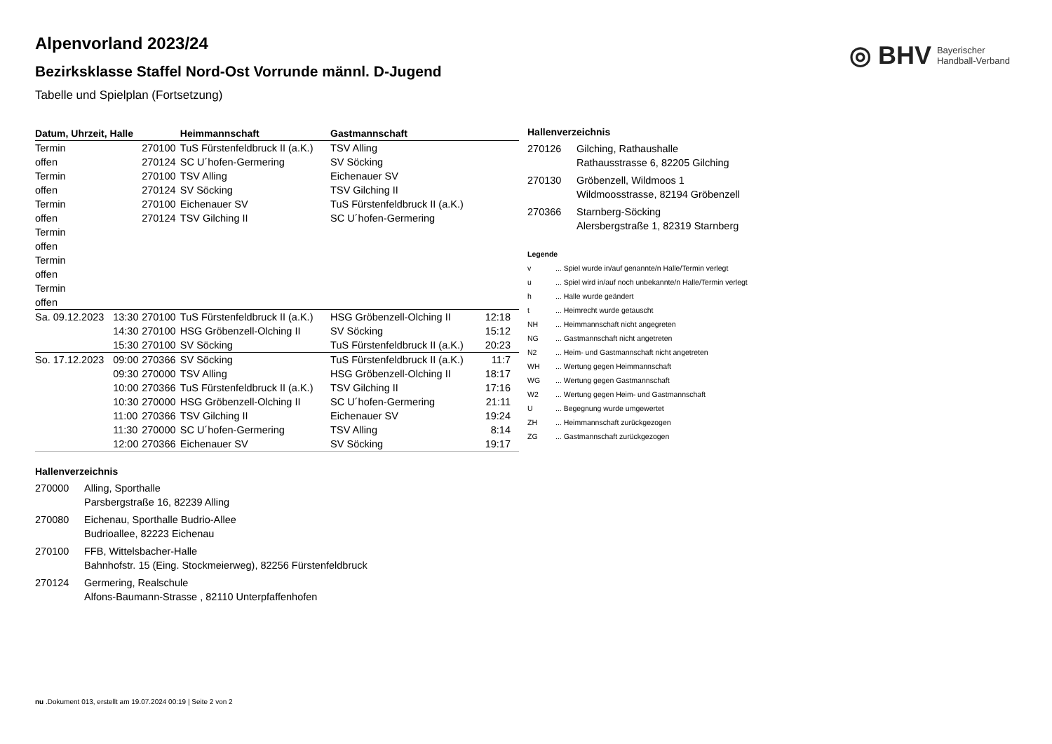◎ BHV Bayerischer
Handball-Verband
Alpenvorland 2023/24
Bezirksklasse Staffel Nord-Ost Vorrunde männl. D-Jugend
Tabelle und Spielplan (Fortsetzung)
| Datum, Uhrzeit, Halle | | | Heimmannschaft | Gastmannschaft | |
| --- | --- | --- | --- | --- | --- |
| Termin | | 270100 | TuS Fürstenfeldbruck II (a.K.) | TSV Alling | |
| offen | | 270124 | SC U´hofen-Germering | SV Söcking | |
| Termin | | 270100 | TSV Alling | Eichenauer SV | |
| offen | | 270124 | SV Söcking | TSV Gilching II | |
| Termin | | 270100 | Eichenauer SV | TuS Fürstenfeldbruck II (a.K.) | |
| offen | | 270124 | TSV Gilching II | SC U´hofen-Germering | |
| Termin | | | | | |
| offen | | | | | |
| Termin | | | | | |
| offen | | | | | |
| Termin | | | | | |
| offen | | | | | |
| Sa. 09.12.2023 | 13:30 | 270100 | TuS Fürstenfeldbruck II (a.K.) | HSG Gröbenzell-Olching II | 12:18 |
| | 14:30 | 270100 | HSG Gröbenzell-Olching II | SV Söcking | 15:12 |
| | 15:30 | 270100 | SV Söcking | TuS Fürstenfeldbruck II (a.K.) | 20:23 |
| So. 17.12.2023 | 09:00 | 270366 | SV Söcking | TuS Fürstenfeldbruck II (a.K.) | 11:7 |
| | 09:30 | 270000 | TSV Alling | HSG Gröbenzell-Olching II | 18:17 |
| | 10:00 | 270366 | TuS Fürstenfeldbruck II (a.K.) | TSV Gilching II | 17:16 |
| | 10:30 | 270000 | HSG Gröbenzell-Olching II | SC U´hofen-Germering | 21:11 |
| | 11:00 | 270366 | TSV Gilching II | Eichenauer SV | 19:24 |
| | 11:30 | 270000 | SC U´hofen-Germering | TSV Alling | 8:14 |
| | 12:00 | 270366 | Eichenauer SV | SV Söcking | 19:17 |
Hallenverzeichnis
270000 Alling, Sporthalle
Parsbergstraße 16, 82239 Alling
270080 Eichenau, Sporthalle Budrio-Allee
Budrioallee, 82223 Eichenau
270100 FFB, Wittelsbacher-Halle
Bahnhofstr. 15 (Eing. Stockmeierweg), 82256 Fürstenfeldbruck
270124 Germering, Realschule
Alfons-Baumann-Strasse , 82110 Unterpfaffenhofen
Hallenverzeichnis
270126 Gilching, Rathaushalle
Rathausstrasse 6, 82205 Gilching
270130 Gröbenzell, Wildmoos 1
Wildmoosstrasse, 82194 Gröbenzell
270366 Starnberg-Söcking
Alersbergstraße 1, 82319 Starnberg
Legende
v... Spiel wurde in/auf genannte/n Halle/Termin verlegt
u... Spiel wird in/auf noch unbekannte/n Halle/Termin verlegt
h... Halle wurde geändert
t... Heimrecht wurde getauscht
NH... Heimmannschaft nicht angegreten
NG... Gastmannschaft nicht angetreten
N2... Heim- und Gastmannschaft nicht angetreten
WH... Wertung gegen Heimmannschaft
WG... Wertung gegen Gastmannschaft
W2... Wertung gegen Heim- und Gastmannschaft
U... Begegnung wurde umgewertet
ZH... Heimmannschaft zurückgezogen
ZG... Gastmannschaft zurückgezogen
nu .Dokument 013, erstellt am 19.07.2024 00:19 | Seite 2 von 2